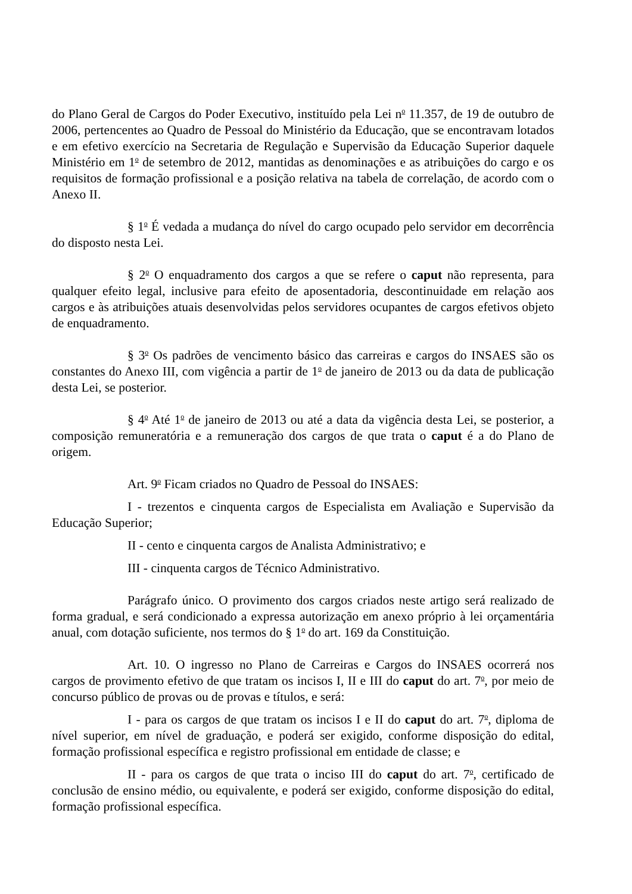do Plano Geral de Cargos do Poder Executivo, instituído pela Lei n<sup>o</sup> 11.357, de 19 de outubro de 2006, pertencentes ao Quadro de Pessoal do Ministério da Educação, que se encontravam lotados e em efetivo exercício na Secretaria de Regulação e Supervisão da Educação Superior daquele Ministério em 1<sup>o</sup> de setembro de 2012, mantidas as denominações e as atribuições do cargo e os requisitos de formação profissional e a posição relativa na tabela de correlação, de acordo com o Anexo II.
§ 1<sup>o</sup> É vedada a mudança do nível do cargo ocupado pelo servidor em decorrência do disposto nesta Lei.
§ 2<sup>o</sup> O enquadramento dos cargos a que se refere o caput não representa, para qualquer efeito legal, inclusive para efeito de aposentadoria, descontinuidade em relação aos cargos e às atribuições atuais desenvolvidas pelos servidores ocupantes de cargos efetivos objeto de enquadramento.
§ 3<sup>o</sup> Os padrões de vencimento básico das carreiras e cargos do INSAES são os constantes do Anexo III, com vigência a partir de 1<sup>o</sup> de janeiro de 2013 ou da data de publicação desta Lei, se posterior.
§ 4<sup>o</sup> Até 1<sup>o</sup> de janeiro de 2013 ou até a data da vigência desta Lei, se posterior, a composição remuneratória e a remuneração dos cargos de que trata o caput é a do Plano de origem.
Art. 9<sup>o</sup> Ficam criados no Quadro de Pessoal do INSAES:
I - trezentos e cinquenta cargos de Especialista em Avaliação e Supervisão da Educação Superior;
II - cento e cinquenta cargos de Analista Administrativo; e
III - cinquenta cargos de Técnico Administrativo.
Parágrafo único. O provimento dos cargos criados neste artigo será realizado de forma gradual, e será condicionado a expressa autorização em anexo próprio à lei orçamentária anual, com dotação suficiente, nos termos do § 1<sup>o</sup> do art. 169 da Constituição.
Art. 10. O ingresso no Plano de Carreiras e Cargos do INSAES ocorrerá nos cargos de provimento efetivo de que tratam os incisos I, II e III do caput do art. 7<sup>o</sup>, por meio de concurso público de provas ou de provas e títulos, e será:
I - para os cargos de que tratam os incisos I e II do caput do art. 7<sup>o</sup>, diploma de nível superior, em nível de graduação, e poderá ser exigido, conforme disposição do edital, formação profissional específica e registro profissional em entidade de classe; e
II - para os cargos de que trata o inciso III do caput do art. 7<sup>o</sup>, certificado de conclusão de ensino médio, ou equivalente, e poderá ser exigido, conforme disposição do edital, formação profissional específica.